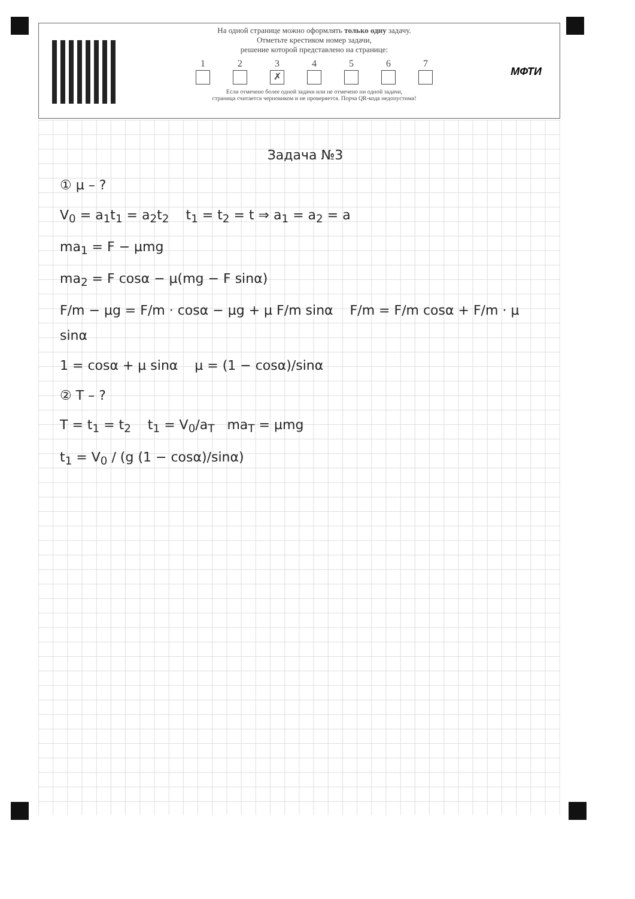На одной странице можно оформлять только одну задачу.
Отметьте крестиком номер задачи,
решение которой представлено на странице:
1 2 3
✗
4 5 6 7
Если отмечено более одной задачи или не отмечено ни одной задачи,
страница считается черновиком и не проверяется. Порча QR-кода недопустима!
МФТИ
Задача №3
① μ – ?
V<sub>0</sub> = a<sub>1</sub>t<sub>1</sub> = a<sub>2</sub>t<sub>2</sub> t<sub>1</sub> = t<sub>2</sub> = t ⇒ a<sub>1</sub> = a<sub>2</sub> = a
ma<sub>1</sub> = F − μmg
ma<sub>2</sub> = F cosα − μ(mg − F sinα)
F/m − μg = F/m · cosα − μg + μ F/m sinα F/m = F/m cosα + F/m · μ sinα
1 = cosα + μ sinα μ = (1 − cosα)/sinα
② T – ?
T = t<sub>1</sub> = t<sub>2</sub> t<sub>1</sub> = V<sub>0</sub>/a<sub>T</sub> ma<sub>T</sub> = μmg
t<sub>1</sub> = V<sub>0</sub> / (g (1 − cosα)/sinα)